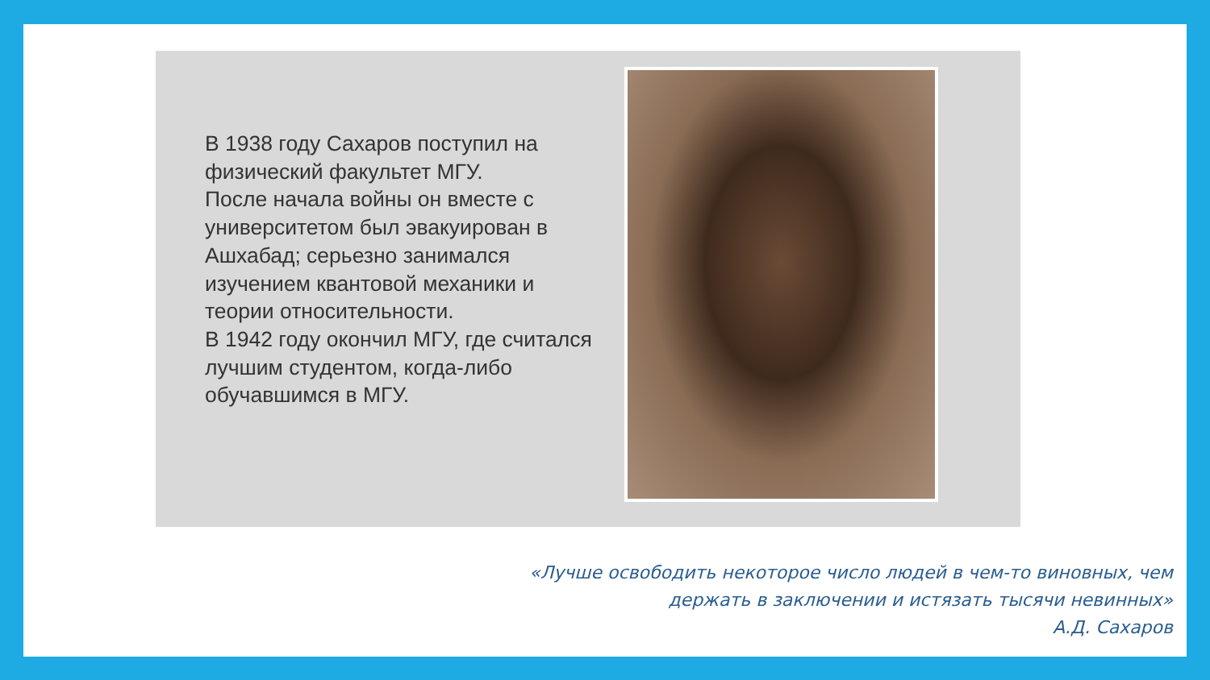В 1938 году Сахаров поступил на физический факультет МГУ.
После начала войны он вместе с университетом был эвакуирован в Ашхабад; серьезно занимался изучением квантовой механики и теории относительности.
В 1942 году окончил МГУ, где считался лучшим студентом, когда-либо обучавшимся в МГУ.
«Лучше освободить некоторое число людей в чем-то виновных, чем
держать в заключении и истязать тысячи невинных»
А.Д. Сахаров